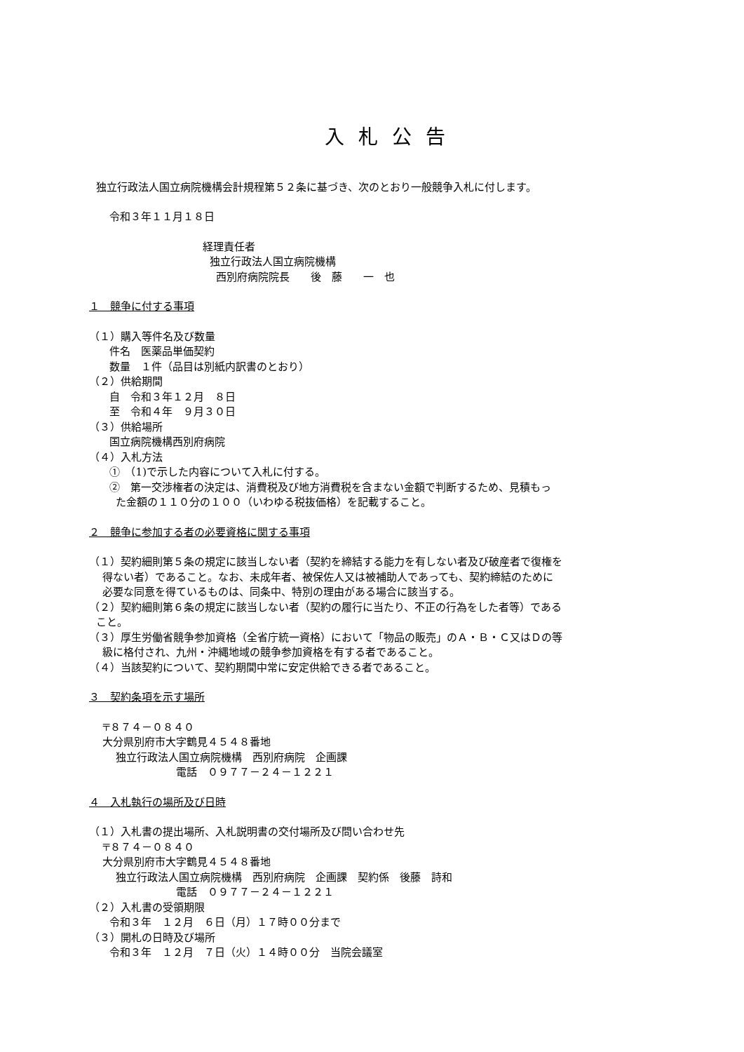入札公告
独立行政法人国立病院機構会計規程第５２条に基づき、次のとおり一般競争入札に付します。
令和３年１１月１８日
経理責任者
独立行政法人国立病院機構
西別府病院院長　　後　藤　　一　也
１　競争に付する事項
（１）購入等件名及び数量
件名　医薬品単価契約
数量　１件（品目は別紙内訳書のとおり）
（２）供給期間
自　令和３年１２月　８日
至　令和４年　９月３０日
（３）供給場所
国立病院機構西別府病院
（４）入札方法
①　（1)で示した内容について入札に付する。
②　第一交渉権者の決定は、消費税及び地方消費税を含まない金額で判断するため、見積もっ
た金額の１１０分の１００（いわゆる税抜価格）を記載すること。
２　競争に参加する者の必要資格に関する事項
（１）契約細則第５条の規定に該当しない者（契約を締結する能力を有しない者及び破産者で復権を
得ない者）であること。なお、未成年者、被保佐人又は被補助人であっても、契約締結のために
必要な同意を得ているものは、同条中、特別の理由がある場合に該当する。
（２）契約細則第６条の規定に該当しない者（契約の履行に当たり、不正の行為をした者等）である
こと。
（３）厚生労働省競争参加資格（全省庁統一資格）において「物品の販売」のＡ・Ｂ・Ｃ又はＤの等
級に格付され、九州・沖縄地域の競争参加資格を有する者であること。
（４）当該契約について、契約期間中常に安定供給できる者であること。
３　契約条項を示す場所
〒８７４－０８４０
大分県別府市大字鶴見４５４８番地
独立行政法人国立病院機構　西別府病院　企画課
電話　０９７７－２４－１２２１
４　入札執行の場所及び日時
（１）入札書の提出場所、入札説明書の交付場所及び問い合わせ先
〒８７４－０８４０
大分県別府市大字鶴見４５４８番地
独立行政法人国立病院機構　西別府病院　企画課　契約係　後藤　詩和
電話　０９７７－２４－１２２１
（２）入札書の受領期限
令和３年　１２月　６日（月）１７時００分まで
（３）開札の日時及び場所
令和３年　１２月　７日（火）１４時００分　当院会議室